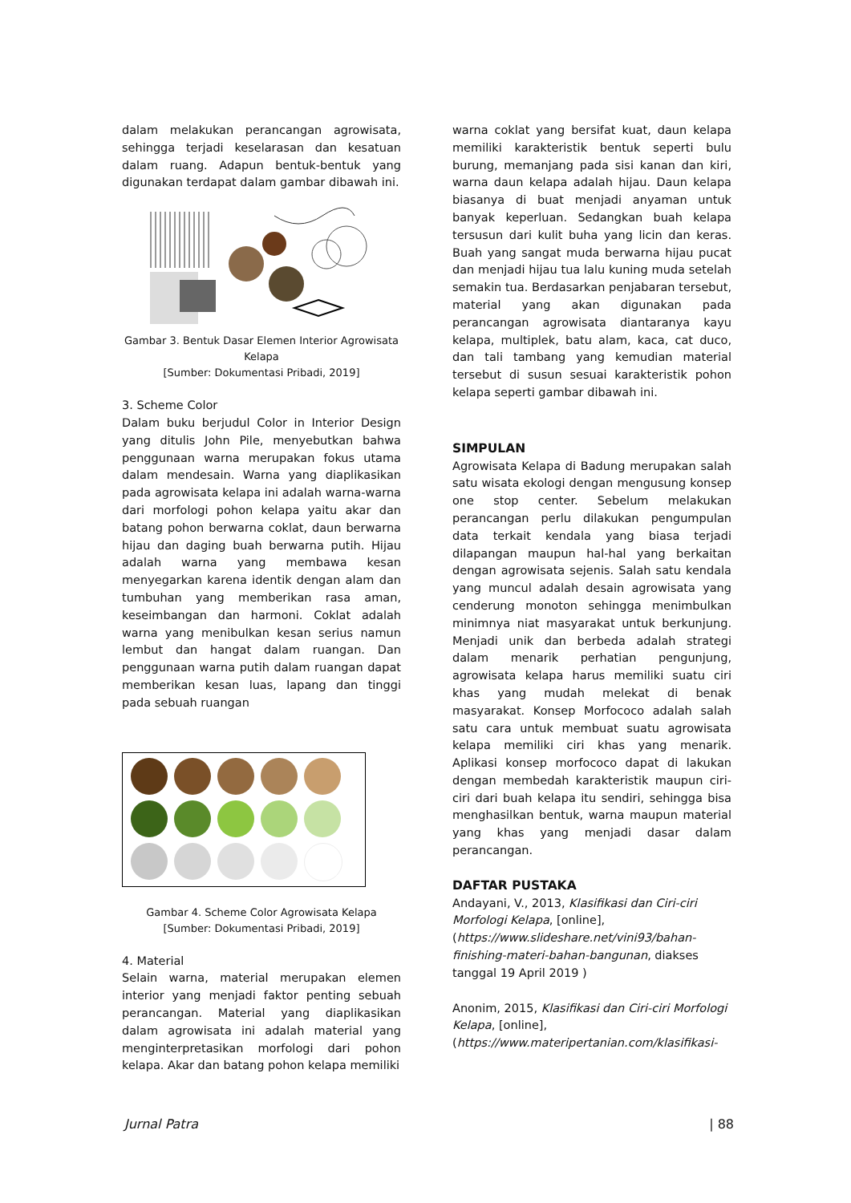dalam melakukan perancangan agrowisata, sehingga terjadi keselarasan dan kesatuan dalam ruang. Adapun bentuk-bentuk yang digunakan terdapat dalam gambar dibawah ini.
Gambar 3. Bentuk Dasar Elemen Interior Agrowisata Kelapa
[Sumber: Dokumentasi Pribadi, 2019]
3. Scheme Color
Dalam buku berjudul Color in Interior Design yang ditulis John Pile, menyebutkan bahwa penggunaan warna merupakan fokus utama dalam mendesain. Warna yang diaplikasikan pada agrowisata kelapa ini adalah warna-warna dari morfologi pohon kelapa yaitu akar dan batang pohon berwarna coklat, daun berwarna hijau dan daging buah berwarna putih. Hijau adalah warna yang membawa kesan menyegarkan karena identik dengan alam dan tumbuhan yang memberikan rasa aman, keseimbangan dan harmoni. Coklat adalah warna yang menibulkan kesan serius namun lembut dan hangat dalam ruangan. Dan penggunaan warna putih dalam ruangan dapat memberikan kesan luas, lapang dan tinggi pada sebuah ruangan
Gambar 4. Scheme Color Agrowisata Kelapa
[Sumber: Dokumentasi Pribadi, 2019]
4. Material
Selain warna, material merupakan elemen interior yang menjadi faktor penting sebuah perancangan. Material yang diaplikasikan dalam agrowisata ini adalah material yang menginterpretasikan morfologi dari pohon kelapa. Akar dan batang pohon kelapa memiliki
warna coklat yang bersifat kuat, daun kelapa memiliki karakteristik bentuk seperti bulu burung, memanjang pada sisi kanan dan kiri, warna daun kelapa adalah hijau. Daun kelapa biasanya di buat menjadi anyaman untuk banyak keperluan. Sedangkan buah kelapa tersusun dari kulit buha yang licin dan keras. Buah yang sangat muda berwarna hijau pucat dan menjadi hijau tua lalu kuning muda setelah semakin tua. Berdasarkan penjabaran tersebut, material yang akan digunakan pada perancangan agrowisata diantaranya kayu kelapa, multiplek, batu alam, kaca, cat duco, dan tali tambang yang kemudian material tersebut di susun sesuai karakteristik pohon kelapa seperti gambar dibawah ini.
SIMPULAN
Agrowisata Kelapa di Badung merupakan salah satu wisata ekologi dengan mengusung konsep one stop center. Sebelum melakukan perancangan perlu dilakukan pengumpulan data terkait kendala yang biasa terjadi dilapangan maupun hal-hal yang berkaitan dengan agrowisata sejenis. Salah satu kendala yang muncul adalah desain agrowisata yang cenderung monoton sehingga menimbulkan minimnya niat masyarakat untuk berkunjung. Menjadi unik dan berbeda adalah strategi dalam menarik perhatian pengunjung, agrowisata kelapa harus memiliki suatu ciri khas yang mudah melekat di benak masyarakat. Konsep Morfococo adalah salah satu cara untuk membuat suatu agrowisata kelapa memiliki ciri khas yang menarik. Aplikasi konsep morfococo dapat di lakukan dengan membedah karakteristik maupun ciri-ciri dari buah kelapa itu sendiri, sehingga bisa menghasilkan bentuk, warna maupun material yang khas yang menjadi dasar dalam perancangan.
DAFTAR PUSTAKA
Andayani, V., 2013, Klasifikasi dan Ciri-ciri Morfologi Kelapa, [online], (https://www.slideshare.net/vini93/bahan-finishing-materi-bahan-bangunan, diakses tanggal 19 April 2019 )
Anonim, 2015, Klasifikasi dan Ciri-ciri Morfologi Kelapa, [online], (https://www.materipertanian.com/klasifikasi-
Jurnal Patra | 88